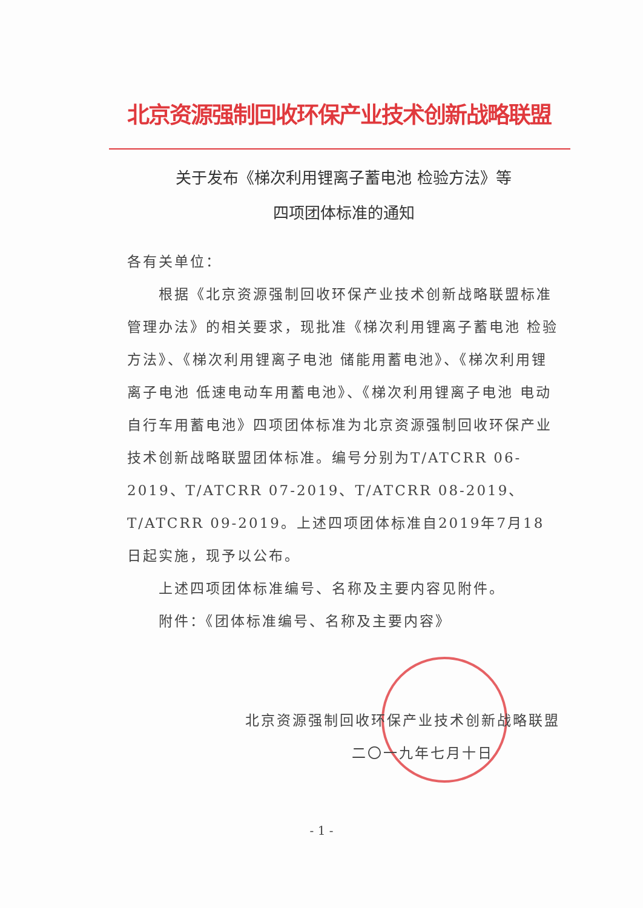北京资源强制回收环保产业技术创新战略联盟
关于发布《梯次利用锂离子蓄电池 检验方法》等
四项团体标准的通知
各有关单位：
根据《北京资源强制回收环保产业技术创新战略联盟标准管理办法》的相关要求，现批准《梯次利用锂离子蓄电池 检验方法》、《梯次利用锂离子电池 储能用蓄电池》、《梯次利用锂离子电池 低速电动车用蓄电池》、《梯次利用锂离子电池 电动自行车用蓄电池》四项团体标准为北京资源强制回收环保产业技术创新战略联盟团体标准。编号分别为T/ATCRR 06-2019、T/ATCRR 07-2019、T/ATCRR 08-2019、T/ATCRR 09-2019。上述四项团体标准自2019年7月18日起实施，现予以公布。
上述四项团体标准编号、名称及主要内容见附件。
附件：《团体标准编号、名称及主要内容》
北京资源强制回收环保产业技术创新战略联盟
二〇一九年七月十日
- 1 -